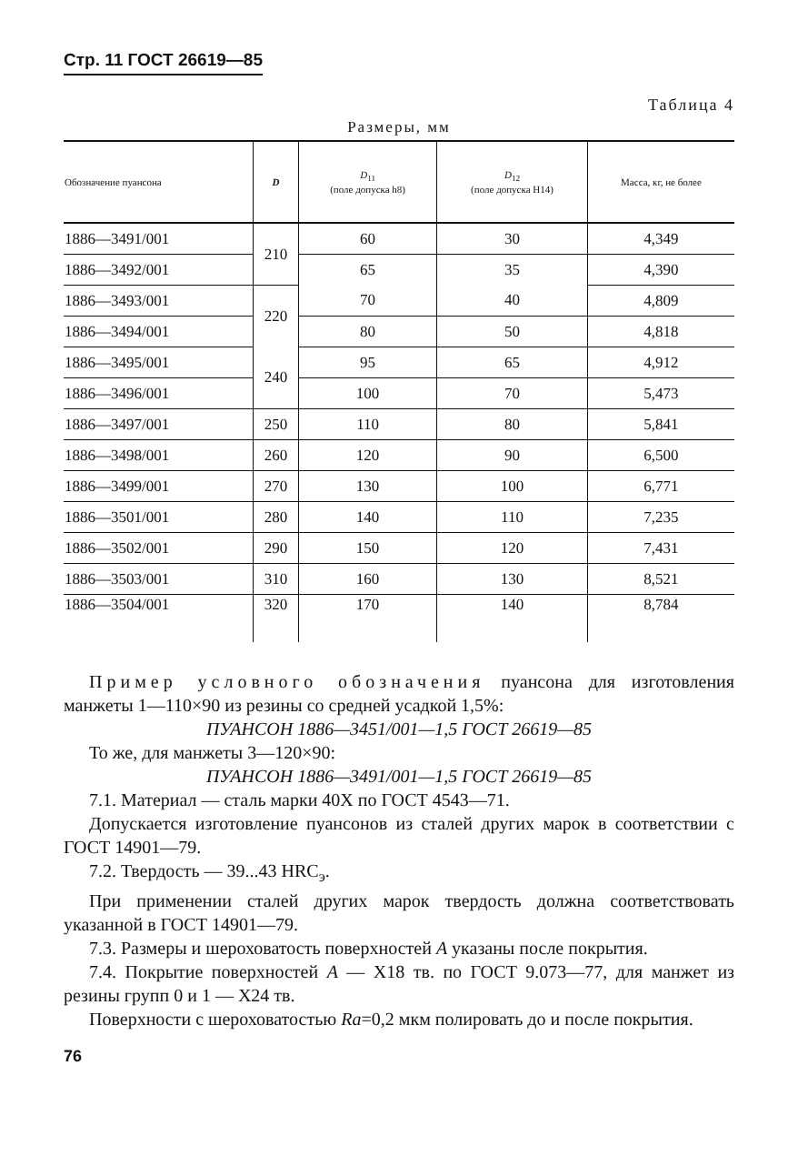Стр. 11 ГОСТ 26619—85
Таблица 4
Размеры, мм
| Обозначение пуансона | D | D<sub>11</sub> (поле допуска h8) | D<sub>12</sub> (поле допуска H14) | Масса, кг, не более |
| --- | --- | --- | --- | --- |
| 1886—3491/001 | 210 | 60 | 30 | 4,349 |
| 1886—3492/001 | | 65 | 35 | 4,390 |
| 1886—3493/001 | 220 | 70 | 40 | 4,809 |
| 1886—3494/001 | | 80 | 50 | 4,818 |
| 1886—3495/001 | 240 | 95 | 65 | 4,912 |
| 1886—3496/001 | | 100 | 70 | 5,473 |
| 1886—3497/001 | 250 | 110 | 80 | 5,841 |
| 1886—3498/001 | 260 | 120 | 90 | 6,500 |
| 1886—3499/001 | 270 | 130 | 100 | 6,771 |
| 1886—3501/001 | 280 | 140 | 110 | 7,235 |
| 1886—3502/001 | 290 | 150 | 120 | 7,431 |
| 1886—3503/001 | 310 | 160 | 130 | 8,521 |
| 1886—3504/001 | 320 | 170 | 140 | 8,784 |
Пример условного обозначения пуансона для изготовления манжеты 1—110×90 из резины со средней усадкой 1,5%:
ПУАНСОН 1886—3451/001—1,5 ГОСТ 26619—85
То же, для манжеты 3—120×90:
ПУАНСОН 1886—3491/001—1,5 ГОСТ 26619—85
7.1. Материал — сталь марки 40Х по ГОСТ 4543—71.
Допускается изготовление пуансонов из сталей других марок в соответствии с ГОСТ 14901—79.
7.2. Твердость — 39...43 HRC<sub>э</sub>.
При применении сталей других марок твердость должна соответствовать указанной в ГОСТ 14901—79.
7.3. Размеры и шероховатость поверхностей А указаны после покрытия.
7.4. Покрытие поверхностей А — Х18 тв. по ГОСТ 9.073—77, для манжет из резины групп 0 и 1 — Х24 тв.
Поверхности с шероховатостью Ra=0,2 мкм полировать до и после покрытия.
76